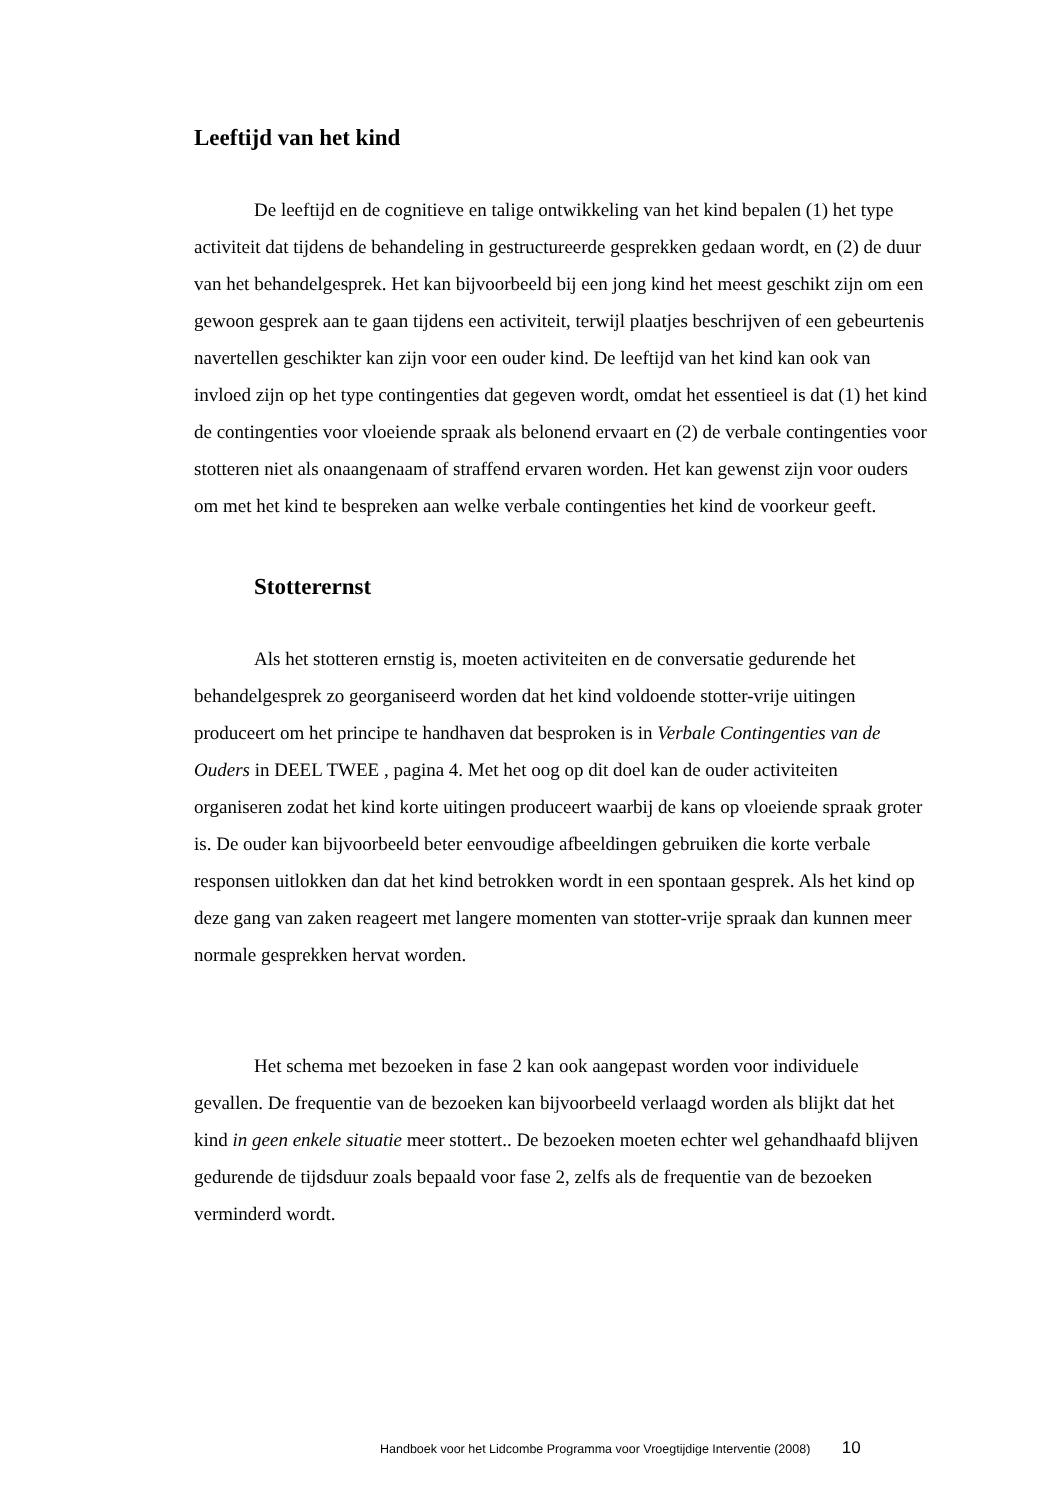Leeftijd van het kind
De leeftijd en de cognitieve en talige ontwikkeling van het kind bepalen (1) het type activiteit dat tijdens de behandeling in gestructureerde gesprekken gedaan wordt, en (2) de duur van het behandelgesprek. Het kan bijvoorbeeld bij een jong kind het meest geschikt zijn om een gewoon gesprek aan te gaan tijdens een activiteit, terwijl plaatjes beschrijven of een gebeurtenis navertellen geschikter kan zijn voor een ouder kind. De leeftijd van het kind kan ook van invloed zijn op het type contingenties dat gegeven wordt, omdat het essentieel is dat (1) het kind de contingenties voor vloeiende spraak als belonend ervaart en (2) de verbale contingenties voor stotteren niet als onaangenaam of straffend ervaren worden. Het kan gewenst zijn voor ouders om met het kind te bespreken aan welke verbale contingenties het kind de voorkeur geeft.
Stotterernst
Als het stotteren ernstig is, moeten activiteiten en de conversatie gedurende het behandelgesprek zo georganiseerd worden dat het kind voldoende stotter-vrije uitingen produceert om het principe te handhaven dat besproken is in Verbale Contingenties van de Ouders in DEEL TWEE , pagina 4. Met het oog op dit doel kan de ouder activiteiten organiseren zodat het kind korte uitingen produceert waarbij de kans op vloeiende spraak groter is. De ouder kan bijvoorbeeld beter eenvoudige afbeeldingen gebruiken die korte verbale responsen uitlokken dan dat het kind betrokken wordt in een spontaan gesprek. Als het kind op deze gang van zaken reageert met langere momenten van stotter-vrije spraak dan kunnen meer normale gesprekken hervat worden.
Het schema met bezoeken in fase 2 kan ook aangepast worden voor individuele gevallen. De frequentie van de bezoeken kan bijvoorbeeld verlaagd worden als blijkt dat het kind in geen enkele situatie meer stottert.. De bezoeken moeten echter wel gehandhaafd blijven gedurende de tijdsduur zoals bepaald voor fase 2, zelfs als de frequentie van de bezoeken verminderd wordt.
Handboek voor het Lidcombe Programma voor Vroegtijdige Interventie (2008) 10